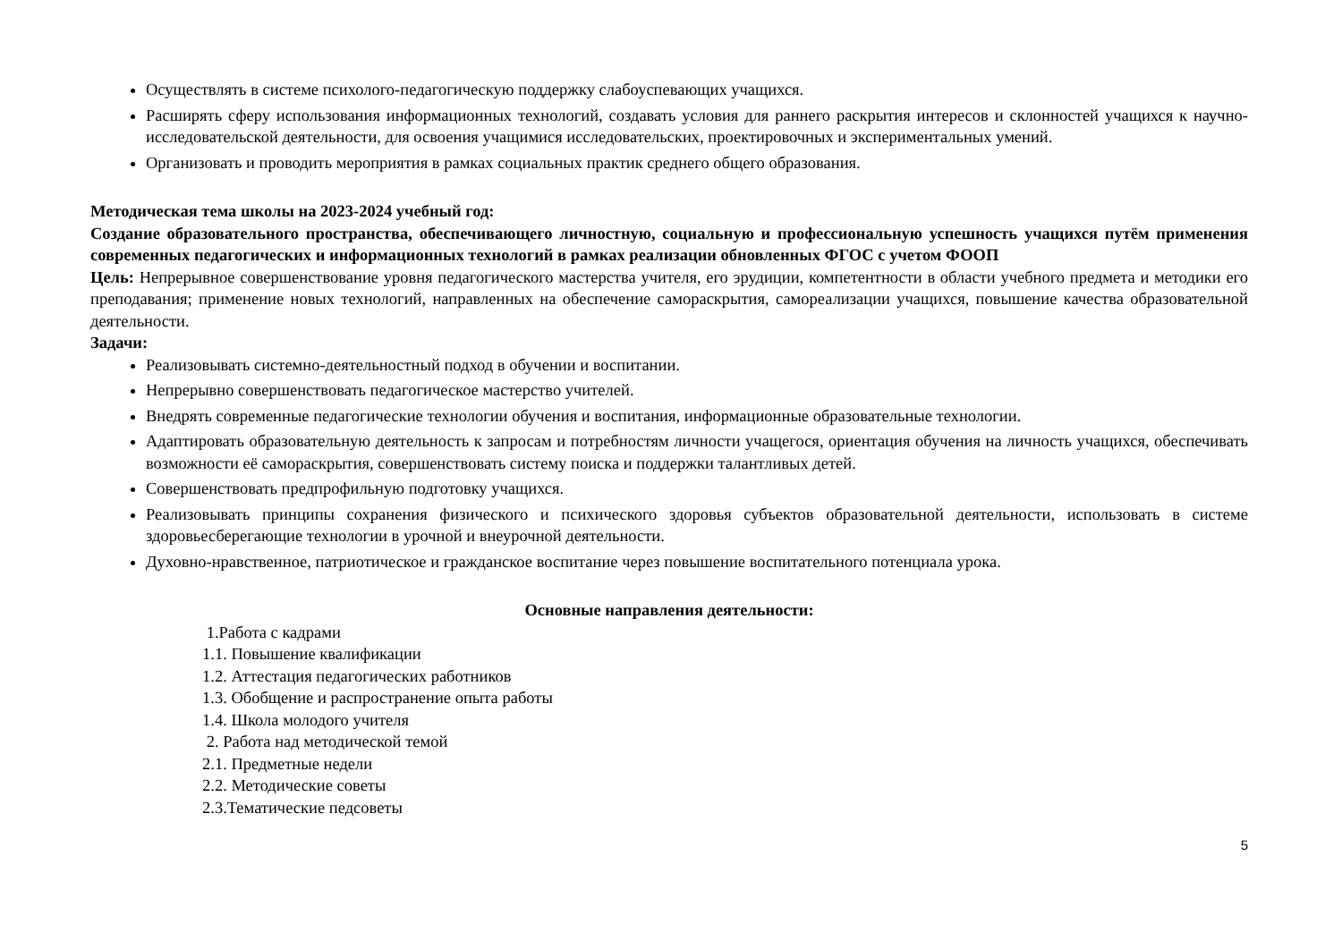Осуществлять в системе психолого-педагогическую поддержку слабоуспевающих учащихся.
Расширять сферу использования информационных технологий, создавать условия для раннего раскрытия интересов и склонностей учащихся к научно-исследовательской деятельности, для освоения учащимися исследовательских, проектировочных и экспериментальных умений.
Организовать и проводить мероприятия в рамках социальных практик среднего общего образования.
Методическая тема школы на 2023-2024 учебный год:
Создание образовательного пространства, обеспечивающего личностную, социальную и профессиональную успешность учащихся путём применения современных педагогических и информационных технологий в рамках реализации обновленных ФГОС с учетом ФООП
Цель: Непрерывное совершенствование уровня педагогического мастерства учителя, его эрудиции, компетентности в области учебного предмета и методики его преподавания; применение новых технологий, направленных на обеспечение самораскрытия, самореализации учащихся, повышение качества образовательной деятельности.
Задачи:
Реализовывать системно-деятельностный подход в обучении и воспитании.
Непрерывно совершенствовать педагогическое мастерство учителей.
Внедрять современные педагогические технологии обучения и воспитания, информационные образовательные технологии.
Адаптировать образовательную деятельность к запросам и потребностям личности учащегося, ориентация обучения на личность учащихся, обеспечивать возможности её самораскрытия, совершенствовать систему поиска и поддержки талантливых детей.
Совершенствовать предпрофильную подготовку учащихся.
Реализовывать принципы сохранения физического и психического здоровья субъектов образовательной деятельности, использовать в системе здоровьесберегающие технологии в урочной и внеурочной деятельности.
Духовно-нравственное, патриотическое и гражданское воспитание через повышение воспитательного потенциала урока.
Основные направления деятельности:
1.Работа с кадрами
1.1. Повышение квалификации
1.2. Аттестация педагогических работников
1.3. Обобщение и распространение опыта работы
1.4. Школа молодого учителя
2. Работа над методической темой
2.1. Предметные недели
2.2. Методические советы
2.3.Тематические педсоветы
5